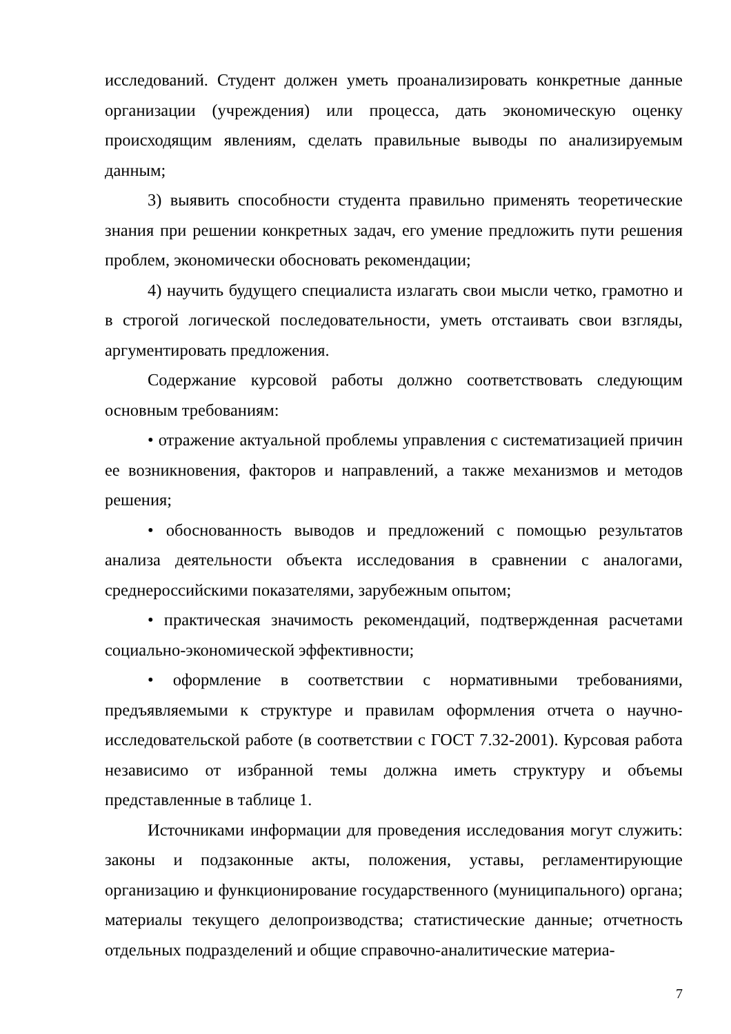исследований. Студент должен уметь проанализировать конкретные данные организации (учреждения) или процесса, дать экономическую оценку происходящим явлениям, сделать правильные выводы по анализируемым данным;
3) выявить способности студента правильно применять теоретические знания при решении конкретных задач, его умение предложить пути решения проблем, экономически обосновать рекомендации;
4) научить будущего специалиста излагать свои мысли четко, грамотно и в строгой логической последовательности, уметь отстаивать свои взгляды, аргументировать предложения.
Содержание курсовой работы должно соответствовать следующим основным требованиям:
• отражение актуальной проблемы управления с систематизацией причин ее возникновения, факторов и направлений, а также механизмов и методов решения;
• обоснованность выводов и предложений с помощью результатов анализа деятельности объекта исследования в сравнении с аналогами, среднероссийскими показателями, зарубежным опытом;
• практическая значимость рекомендаций, подтвержденная расчетами социально-экономической эффективности;
• оформление в соответствии с нормативными требованиями, предъявляемыми к структуре и правилам оформления отчета о научно-исследовательской работе (в соответствии с ГОСТ 7.32-2001). Курсовая работа независимо от избранной темы должна иметь структуру и объемы представленные в таблице 1.
Источниками информации для проведения исследования могут служить: законы и подзаконные акты, положения, уставы, регламентирующие организацию и функционирование государственного (муниципального) органа; материалы текущего делопроизводства; статистические данные; отчетность отдельных подразделений и общие справочно-аналитические материа-
7